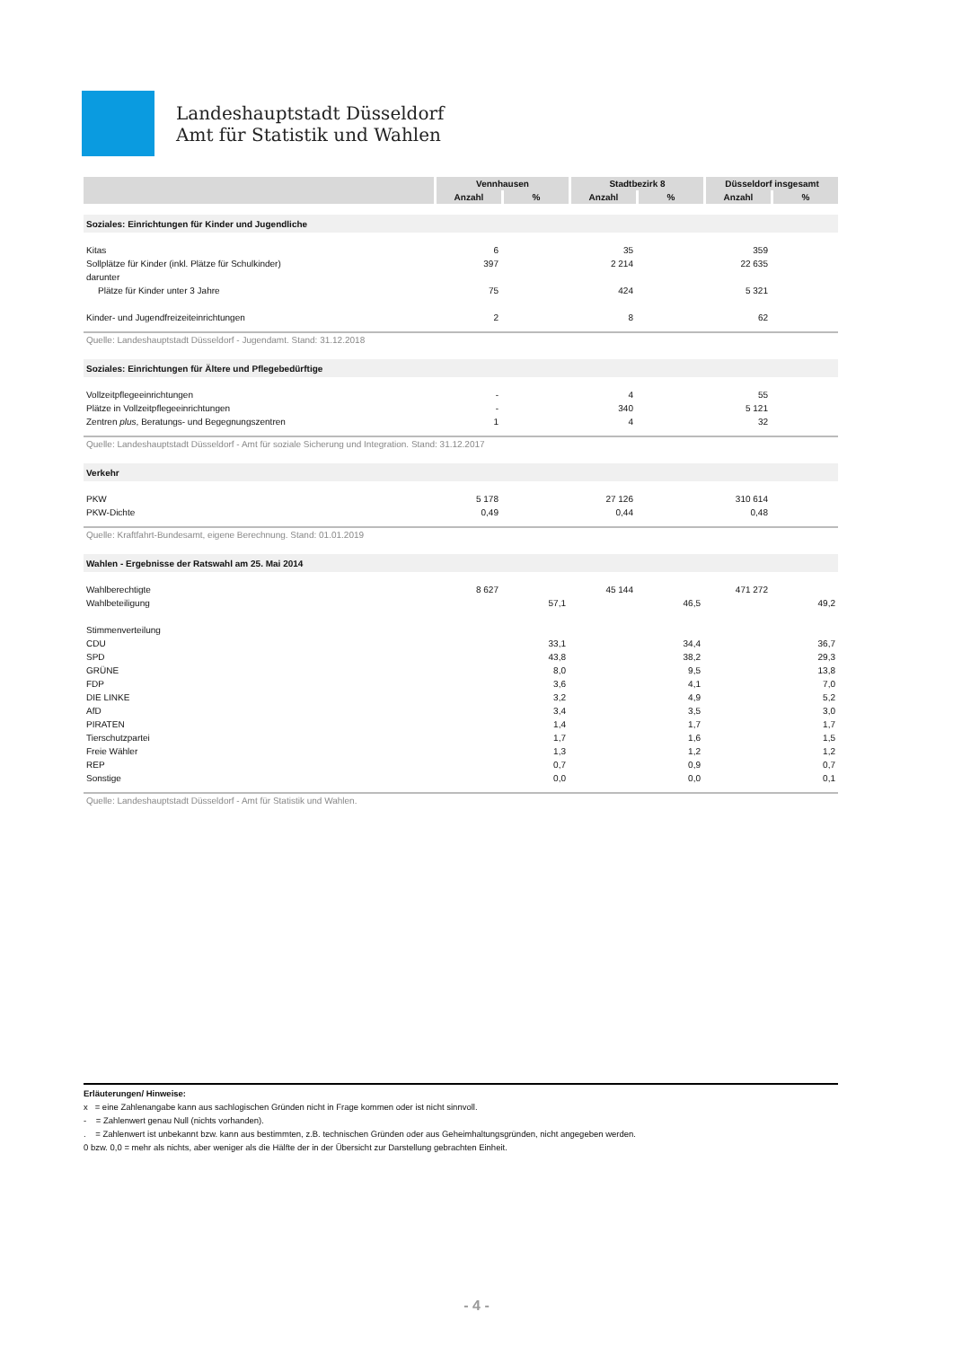Landeshauptstadt Düsseldorf
Amt für Statistik und Wahlen
| | Vennhausen | | Stadtbezirk 8 | | Düsseldorf insgesamt | |
| --- | --- | --- | --- | --- | --- | --- |
| | Anzahl | % | Anzahl | % | Anzahl | % |
| Soziales: Einrichtungen für Kinder und Jugendliche | | | | | | |
| Kitas | 6 | | 35 | | 359 | |
| Sollplätze für Kinder (inkl. Plätze für Schulkinder) | 397 | | 2 214 | | 22 635 | |
| darunter | | | | | | |
| Plätze für Kinder unter 3 Jahre | 75 | | 424 | | 5 321 | |
| Kinder- und Jugendfreizeiteinrichtungen | 2 | | 8 | | 62 | |
| Quelle: Landeshauptstadt Düsseldorf - Jugendamt. Stand: 31.12.2018 | | | | | | |
| Soziales: Einrichtungen für Ältere und Pflegebedürftige | | | | | | |
| Vollzeitpflegeeinrichtungen | - | | 4 | | 55 | |
| Plätze in Vollzeitpflegeeinrichtungen | - | | 340 | | 5 121 | |
| Zentren plus , Beratungs- und Begegnungszentren | 1 | | 4 | | 32 | |
| Quelle: Landeshauptstadt Düsseldorf - Amt für soziale Sicherung und Integration. Stand: 31.12.2017 | | | | | | |
| Verkehr | | | | | | |
| PKW | 5 178 | | 27 126 | | 310 614 | |
| PKW-Dichte | 0,49 | | 0,44 | | 0,48 | |
| Quelle: Kraftfahrt-Bundesamt, eigene Berechnung. Stand: 01.01.2019 | | | | | | |
| Wahlen - Ergebnisse der Ratswahl am 25. Mai 2014 | | | | | | |
| Wahlberechtigte | 8 627 | | 45 144 | | 471 272 | |
| Wahlbeteiligung | | 57,1 | | 46,5 | | 49,2 |
| Stimmenverteilung | | | | | | |
| CDU | | 33,1 | | 34,4 | | 36,7 |
| SPD | | 43,8 | | 38,2 | | 29,3 |
| GRÜNE | | 8,0 | | 9,5 | | 13,8 |
| FDP | | 3,6 | | 4,1 | | 7,0 |
| DIE LINKE | | 3,2 | | 4,9 | | 5,2 |
| AfD | | 3,4 | | 3,5 | | 3,0 |
| PIRATEN | | 1,4 | | 1,7 | | 1,7 |
| Tierschutzpartei | | 1,7 | | 1,6 | | 1,5 |
| Freie Wähler | | 1,3 | | 1,2 | | 1,2 |
| REP | | 0,7 | | 0,9 | | 0,7 |
| Sonstige | | 0,0 | | 0,0 | | 0,1 |
| Quelle: Landeshauptstadt Düsseldorf - Amt für Statistik und Wahlen. | | | | | | |
Erläuterungen/ Hinweise:
x = eine Zahlenangabe kann aus sachlogischen Gründen nicht in Frage kommen oder ist nicht sinnvoll.
- = Zahlenwert genau Null (nichts vorhanden).
. = Zahlenwert ist unbekannt bzw. kann aus bestimmten, z.B. technischen Gründen oder aus Geheimhaltungsgründen, nicht angegeben werden.
0 bzw. 0,0 = mehr als nichts, aber weniger als die Hälfte der in der Übersicht zur Darstellung gebrachten Einheit.
- 4 -